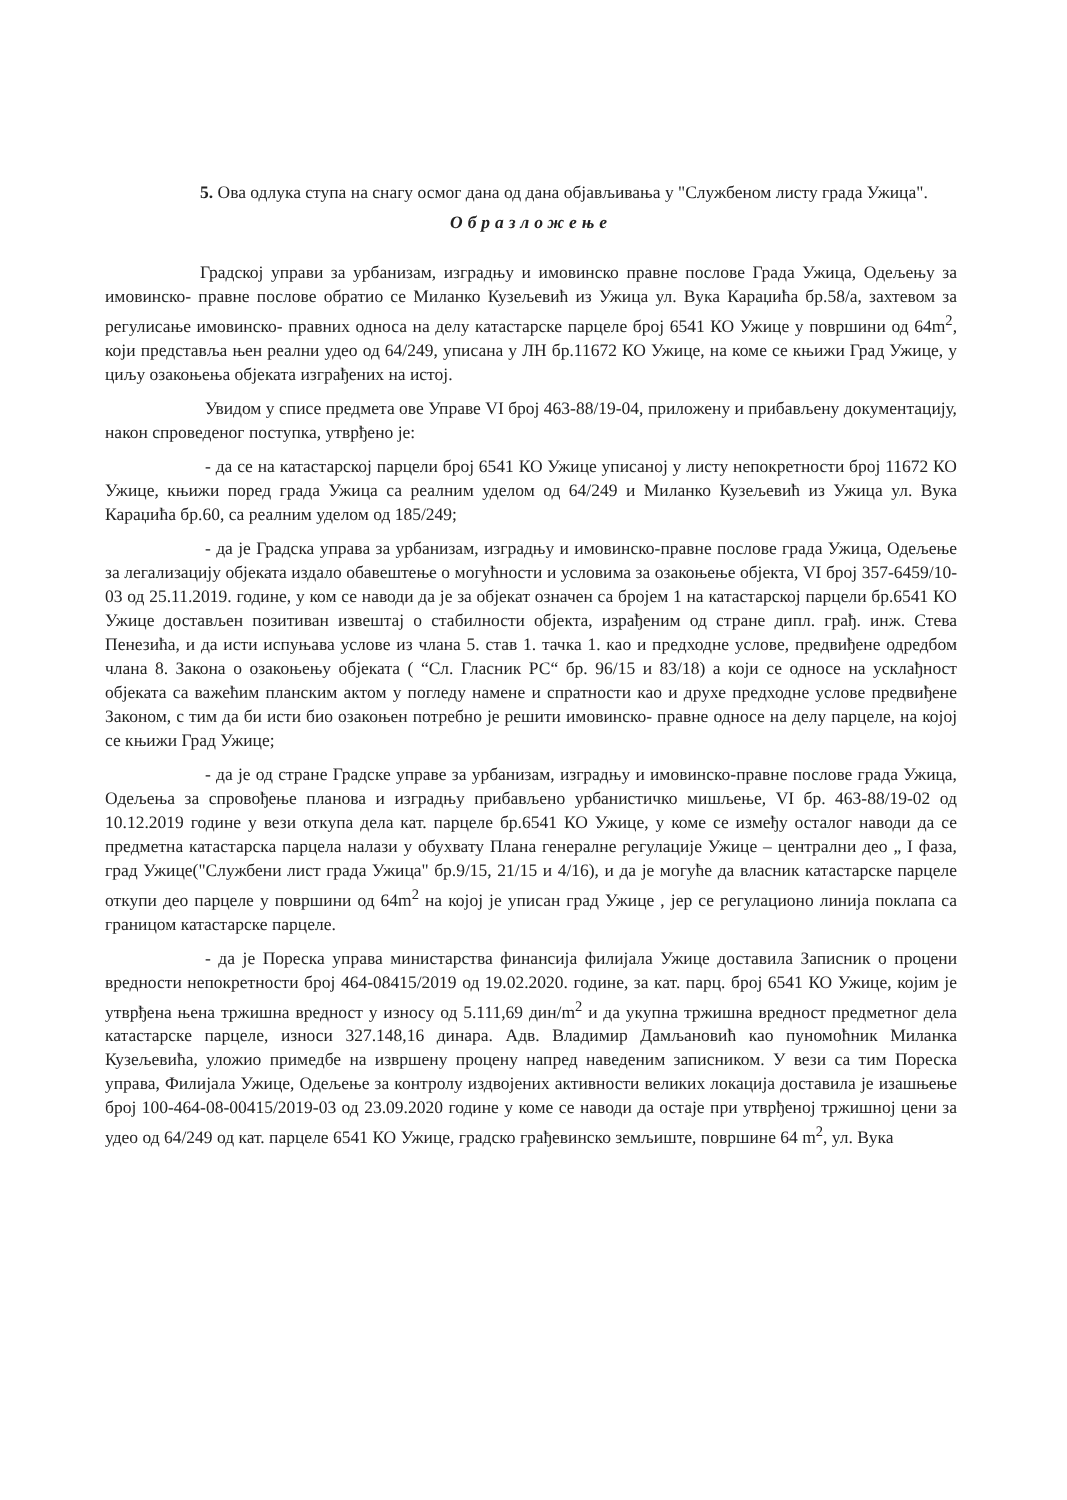5. Ова одлука ступа на снагу осмог дана од дана објављивања у "Службеном листу града Ужица".
Образложење
Градској управи за урбанизам, изградњу и имовинско правне послове Града Ужица, Одељењу за имовинско- правне послове обратио се Миланко Кузељевић из Ужица ул. Вука Караџића бр.58/а, захтевом за регулисање имовинско- правних односа на делу катастарске парцеле број 6541 КО Ужице у површини од 64m<sup>2</sup>, који представља њен реални удео од 64/249, уписана у ЛН бр.11672 КО Ужице, на коме се књижи Град Ужице, у циљу озакоњења објеката изграђених на истој.
Увидом у списе предмета ове Управе VI број 463-88/19-04, приложену и прибављену документацију, након спроведеног поступка, утврђено је:
- да се на катастарској парцели број 6541 КО Ужице уписаној у листу непокретности број 11672 КО Ужице, књижи поред града Ужица са реалним уделом од 64/249 и Миланко Кузељевић из Ужица ул. Вука Караџића бр.60, са реалним уделом од 185/249;
- да је Градска управа за урбанизам, изградњу и имовинско-правне послове града Ужица, Одељење за легализацију објеката издало обавештење о могућности и условима за озакоњење објекта, VI број 357-6459/10-03 од 25.11.2019. године, у ком се наводи да је за објекат означен са бројем 1 на катастарској парцели бр.6541 КО Ужице достављен позитиван извештај о стабилности објекта, израђеним од стране дипл. грађ. инж. Стева Пенезића, и да исти испуњава услове из члана 5. став 1. тачка 1. као и предходне услове, предвиђене одредбом члана 8. Закона о озакоњењу објеката ( “Сл. Гласник РС“ бр. 96/15 и 83/18) а који се односе на усклађност објеката са важећим планским актом у погледу намене и спратности као и друхе предходне услове предвиђене Законом, с тим да би исти био озакоњен потребно је решити имовинско- правне односе на делу парцеле, на којој се књижи Град Ужице;
- да је од стране Градске управе за урбанизам, изградњу и имовинско-правне послове града Ужица, Одељења за спровођење планова и изградњу прибављено урбанистичко мишљење, VI бр. 463-88/19-02 од 10.12.2019 године у вези откупа дела кат. парцеле бр.6541 КО Ужице, у коме се између осталог наводи да се предметна катастарска парцела налази у обухвату Плана генералне регулације Ужице – централни део „ I фаза, град Ужице("Службени лист града Ужица" бр.9/15, 21/15 и 4/16), и да је могуће да власник катастарске парцеле откупи део парцеле у површини од 64m<sup>2</sup> на којој је уписан град Ужице , јер се регулационо линија поклапа са границом катастарске парцеле.
- да је Пореска управа министарства финансија филијала Ужице доставила Записник о процени вредности непокретности број 464-08415/2019 од 19.02.2020. године, за кат. парц. број 6541 КО Ужице, којим је утврђена њена тржишна вредност у износу од 5.111,69 дин/m<sup>2</sup> и да укупна тржишна вредност предметног дела катастарске парцеле, износи 327.148,16 динара. Адв. Владимир Дамљановић као пуномоћник Миланка Кузељевића, уложио примедбе на извршену процену напред наведеним записником. У вези са тим Пореска управа, Филијала Ужице, Одељење за контролу издвојених активности великих локација доставила је изашњење број 100-464-08-00415/2019-03 од 23.09.2020 године у коме се наводи да остаје при утврђеној тржишној цени за удео од 64/249 од кат. парцеле 6541 КО Ужице, градско грађевинско земљиште, површине 64 m<sup>2</sup>, ул. Вука